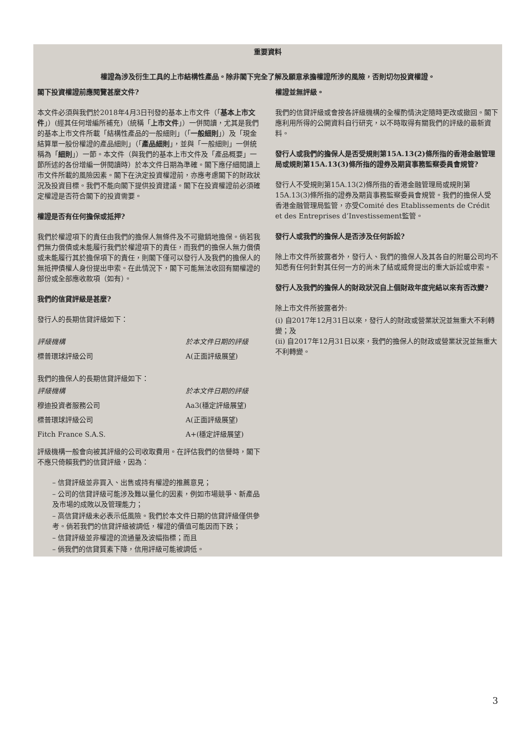重要資料
權證為涉及衍生工具的上市結構性產品。除非閣下完全了解及願意承擔權證所涉的風險，否則切勿投資權證。
閣下投資權證前應閱覽甚麼文件?
本文件必須與我們於2018年4月3日刊發的基本上市文件（「基本上市文件」）(經其任何增編所補充)（統稱「上市文件」）一併閱讀，尤其是我們的基本上市文件所載「結構性產品的一般細則」（「一般細則」）及「現金結算單一股份權證的產品細則」（「產品細則」，並與「一般細則」一併統稱為「細則」）一節。本文件（與我們的基本上市文件及「產品概要」一節所述的各份增編一併閱讀時）於本文件日期為準確。閣下應仔細閱讀上市文件所載的風險因素。閣下在決定投資權證前，亦應考慮閣下的財政狀況及投資目標。我們不能向閣下提供投資建議。閣下在投資權證前必須確定權證是否符合閣下的投資需要。
權證是否有任何擔保或抵押?
我們於權證項下的責任由我們的擔保人無條件及不可撤銷地擔保。倘若我們無力償債或未能履行我們於權證項下的責任，而我們的擔保人無力償債或未能履行其於擔保項下的責任，則閣下僅可以發行人及我們的擔保人的無抵押債權人身份提出申索。在此情況下，閣下可能無法收回有關權證的部份或全部應收款項（如有）。
我們的信貸評級是甚麼?
發行人的長期信貸評級如下：
| 評級機構 | 於本文件日期的評級 |
| 標普環球評級公司 | A(正面評級展望) |
我們的擔保人的長期信貸評級如下：
| 評級機構 | 於本文件日期的評級 |
| 穆迪投資者服務公司 | Aa3(穩定評級展望) |
| 標普環球評級公司 | A(正面評級展望) |
| Fitch France S.A.S. | A+(穩定評級展望) |
評級機構一般會向被其評級的公司收取費用。在評估我們的信譽時，閣下不應只倚賴我們的信貸評級，因為：
– 信貸評級並非買入、出售或持有權證的推薦意見；
– 公司的信貸評級可能涉及難以量化的因素，例如市場競爭、新產品及市場的成敗以及管理能力；
– 高信貸評級未必表示低風險。我們於本文件日期的信貸評級僅供參考。倘若我們的信貸評級被調低，權證的價值可能因而下跌；
– 信貸評級並非權證的流通量及波幅指標；而且
– 倘我們的信貸質素下降，信用評級可能被調低。
權證並無評級。
我們的信貸評級或會按各評級機構的全權酌情決定隨時更改或撤回。閣下應利用所得的公開資料自行研究，以不時取得有關我們的評級的最新資料。
發行人或我們的擔保人是否受規則第15A.13(2)條所指的香港金融管理局或規則第15A.13(3)條所指的證券及期貨事務監察委員會規管?
發行人不受規則第15A.13(2)條所指的香港金融管理局或規則第15A.13(3)條所指的證券及期貨事務監察委員會規管。我們的擔保人受香港金融管理局監管，亦受Comité des Etablissements de Crédit et des Entreprises d’Investissement監管。
發行人或我們的擔保人是否涉及任何訴訟?
除上市文件所披露者外，發行人、我們的擔保人及其各自的附屬公司均不知悉有任何針對其任何一方的尚未了結或威脅提出的重大訴訟或申索。
發行人及我們的擔保人的財政狀況自上個財政年度完結以來有否改變?
除上市文件所披露者外:
(i) 自2017年12月31日以來，發行人的財政或營業狀況並無重大不利轉變；及
(ii) 自2017年12月31日以來，我們的擔保人的財政或營業狀況並無重大不利轉變。
3